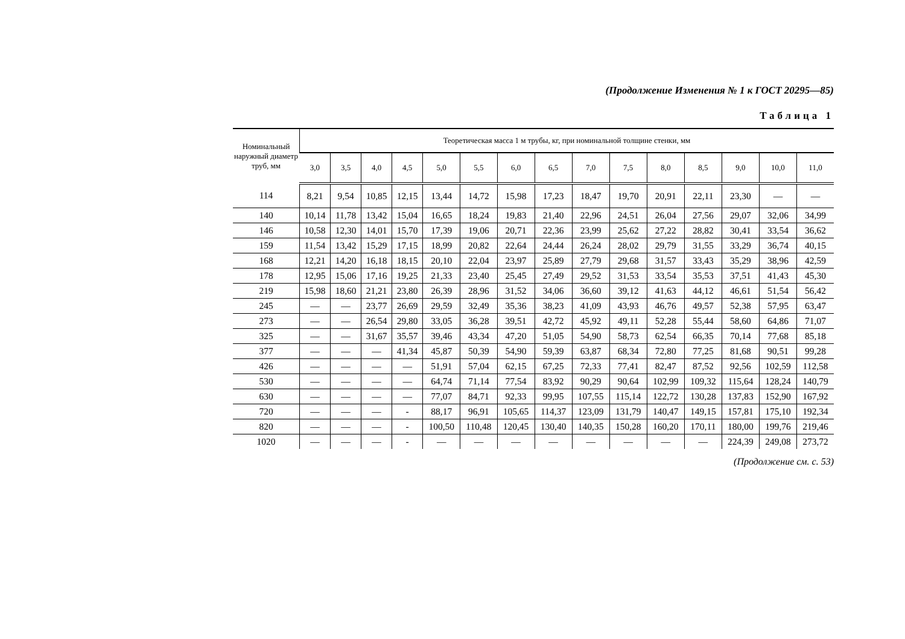(Продолжение Изменения № 1 к ГОСТ 20295—85)
Таблица 1
| Номинальный наружный диаметр труб, мм | Теоретическая масса 1 м трубы, кг, при номинальной толщине стенки, мм | | | | | | | | | | | | | | |
| --- | --- | --- | --- | --- | --- | --- | --- | --- | --- | --- | --- | --- | --- | --- | --- |
| | 3,0 | 3,5 | 4,0 | 4,5 | 5,0 | 5,5 | 6,0 | 6,5 | 7,0 | 7,5 | 8,0 | 8,5 | 9,0 | 10,0 | 11,0 |
| 114 | 8,21 | 9,54 | 10,85 | 12,15 | 13,44 | 14,72 | 15,98 | 17,23 | 18,47 | 19,70 | 20,91 | 22,11 | 23,30 | — | — |
| 140 | 10,14 | 11,78 | 13,42 | 15,04 | 16,65 | 18,24 | 19,83 | 21,40 | 22,96 | 24,51 | 26,04 | 27,56 | 29,07 | 32,06 | 34,99 |
| 146 | 10,58 | 12,30 | 14,01 | 15,70 | 17,39 | 19,06 | 20,71 | 22,36 | 23,99 | 25,62 | 27,22 | 28,82 | 30,41 | 33,54 | 36,62 |
| 159 | 11,54 | 13,42 | 15,29 | 17,15 | 18,99 | 20,82 | 22,64 | 24,44 | 26,24 | 28,02 | 29,79 | 31,55 | 33,29 | 36,74 | 40,15 |
| 168 | 12,21 | 14,20 | 16,18 | 18,15 | 20,10 | 22,04 | 23,97 | 25,89 | 27,79 | 29,68 | 31,57 | 33,43 | 35,29 | 38,96 | 42,59 |
| 178 | 12,95 | 15,06 | 17,16 | 19,25 | 21,33 | 23,40 | 25,45 | 27,49 | 29,52 | 31,53 | 33,54 | 35,53 | 37,51 | 41,43 | 45,30 |
| 219 | 15,98 | 18,60 | 21,21 | 23,80 | 26,39 | 28,96 | 31,52 | 34,06 | 36,60 | 39,12 | 41,63 | 44,12 | 46,61 | 51,54 | 56,42 |
| 245 | — | — | 23,77 | 26,69 | 29,59 | 32,49 | 35,36 | 38,23 | 41,09 | 43,93 | 46,76 | 49,57 | 52,38 | 57,95 | 63,47 |
| 273 | — | — | 26,54 | 29,80 | 33,05 | 36,28 | 39,51 | 42,72 | 45,92 | 49,11 | 52,28 | 55,44 | 58,60 | 64,86 | 71,07 |
| 325 | — | — | 31,67 | 35,57 | 39,46 | 43,34 | 47,20 | 51,05 | 54,90 | 58,73 | 62,54 | 66,35 | 70,14 | 77,68 | 85,18 |
| 377 | — | — | — | 41,34 | 45,87 | 50,39 | 54,90 | 59,39 | 63,87 | 68,34 | 72,80 | 77,25 | 81,68 | 90,51 | 99,28 |
| 426 | — | — | — | — | 51,91 | 57,04 | 62,15 | 67,25 | 72,33 | 77,41 | 82,47 | 87,52 | 92,56 | 102,59 | 112,58 |
| 530 | — | — | — | — | 64,74 | 71,14 | 77,54 | 83,92 | 90,29 | 90,64 | 102,99 | 109,32 | 115,64 | 128,24 | 140,79 |
| 630 | — | — | — | — | 77,07 | 84,71 | 92,33 | 99,95 | 107,55 | 115,14 | 122,72 | 130,28 | 137,83 | 152,90 | 167,92 |
| 720 | — | — | — | - | 88,17 | 96,91 | 105,65 | 114,37 | 123,09 | 131,79 | 140,47 | 149,15 | 157,81 | 175,10 | 192,34 |
| 820 | — | — | — | - | 100,50 | 110,48 | 120,45 | 130,40 | 140,35 | 150,28 | 160,20 | 170,11 | 180,00 | 199,76 | 219,46 |
| 1020 | — | — | — | - | — | — | — | — | — | — | — | — | 224,39 | 249,08 | 273,72 |
(Продолжение см. с. 53)